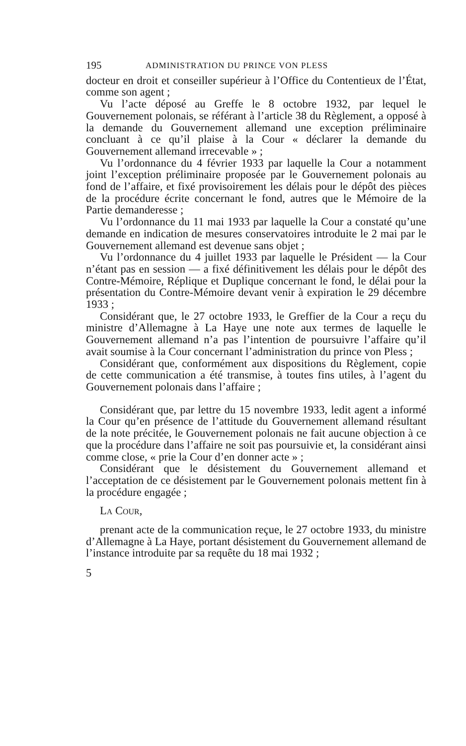195 ADMINISTRATION DU PRINCE VON PLESS
docteur en droit et conseiller supérieur à l’Office du Contentieux de l’État, comme son agent ;
Vu l’acte déposé au Greffe le 8 octobre 1932, par lequel le Gouvernement polonais, se référant à l’article 38 du Règlement, a opposé à la demande du Gouvernement allemand une exception préliminaire concluant à ce qu’il plaise à la Cour « déclarer la demande du Gouvernement allemand irrecevable » ;
Vu l’ordonnance du 4 février 1933 par laquelle la Cour a notamment joint l’exception préliminaire proposée par le Gouvernement polonais au fond de l’affaire, et fixé provisoirement les délais pour le dépôt des pièces de la procédure écrite concernant le fond, autres que le Mémoire de la Partie demanderesse ;
Vu l’ordonnance du 11 mai 1933 par laquelle la Cour a constaté qu’une demande en indication de mesures conservatoires introduite le 2 mai par le Gouvernement allemand est devenue sans objet ;
Vu l’ordonnance du 4 juillet 1933 par laquelle le Président — la Cour n’étant pas en session — a fixé définitivement les délais pour le dépôt des Contre-Mémoire, Réplique et Duplique concernant le fond, le délai pour la présentation du Contre-Mémoire devant venir à expiration le 29 décembre 1933 ;
Considérant que, le 27 octobre 1933, le Greffier de la Cour a reçu du ministre d’Allemagne à La Haye une note aux termes de laquelle le Gouvernement allemand n’a pas l’intention de poursuivre l’affaire qu’il avait soumise à la Cour concernant l’administration du prince von Pless ;
Considérant que, conformément aux dispositions du Règlement, copie de cette communication a été transmise, à toutes fins utiles, à l’agent du Gouvernement polonais dans l’affaire ;
Considérant que, par lettre du 15 novembre 1933, ledit agent a informé la Cour qu’en présence de l’attitude du Gouvernement allemand résultant de la note précitée, le Gouvernement polonais ne fait aucune objection à ce que la procédure dans l’affaire ne soit pas poursuivie et, la considérant ainsi comme close, « prie la Cour d’en donner acte » ;
Considérant que le désistement du Gouvernement allemand et l’acceptation de ce désistement par le Gouvernement polonais mettent fin à la procédure engagée ;
La Cour,
prenant acte de la communication reçue, le 27 octobre 1933, du ministre d’Allemagne à La Haye, portant désistement du Gouvernement allemand de l’instance introduite par sa requête du 18 mai 1932 ;
5